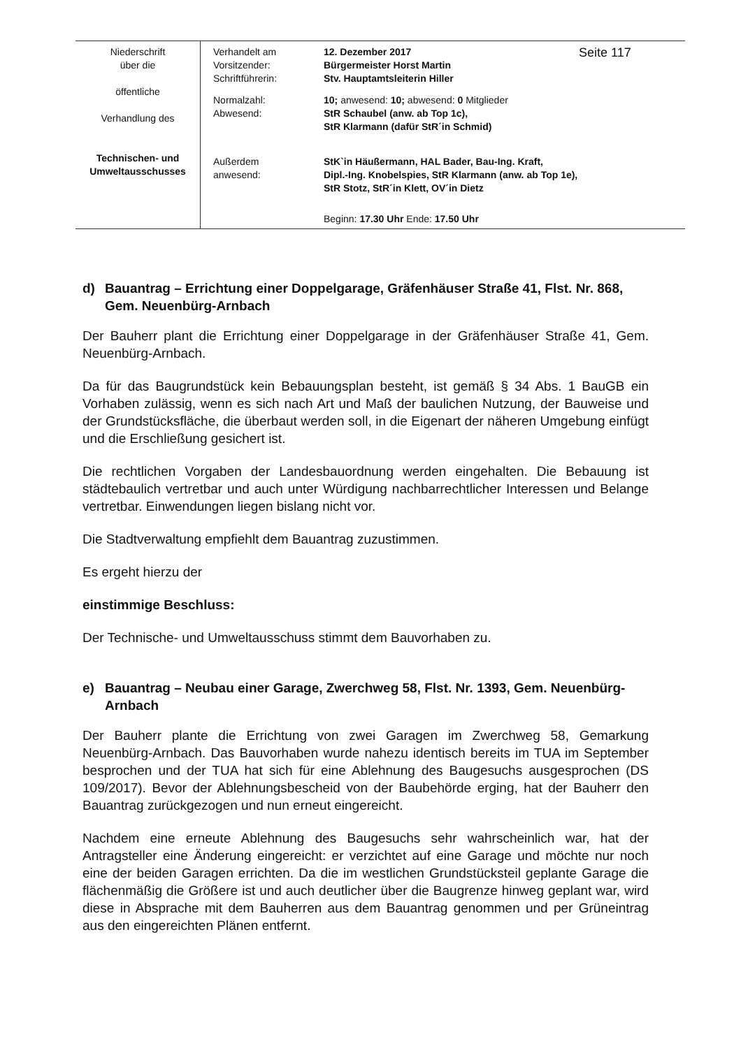| Niederschrift über die öffentliche Verhandlung des Technischen- und Umweltausschusses | Verhandelt am Vorsitzender: Schriftführerin: | 12. Dezember 2017 Bürgermeister Horst Martin Stv. Hauptamtsleiterin Hiller | Seite 117 |
| | Normalzahl: Abwesend: | 10; anwesend: 10; abwesend: 0 Mitglieder StR Schaubel (anw. ab Top 1c), StR Klarmann (dafür StR´in Schmid) | |
| | Außerdem anwesend: | StK`in Häußermann, HAL Bader, Bau-Ing. Kraft, Dipl.-Ing. Knobelspies, StR Klarmann (anw. ab Top 1e), StR Stotz, StR´in Klett, OV´in Dietz | |
| | | Beginn: 17.30 Uhr Ende: 17.50 Uhr | |
d) Bauantrag – Errichtung einer Doppelgarage, Gräfenhäuser Straße 41, Flst. Nr. 868, Gem. Neuenbürg-Arnbach
Der Bauherr plant die Errichtung einer Doppelgarage in der Gräfenhäuser Straße 41, Gem. Neuenbürg-Arnbach.
Da für das Baugrundstück kein Bebauungsplan besteht, ist gemäß § 34 Abs. 1 BauGB ein Vorhaben zulässig, wenn es sich nach Art und Maß der baulichen Nutzung, der Bauweise und der Grundstücksfläche, die überbaut werden soll, in die Eigenart der näheren Umgebung einfügt und die Erschließung gesichert ist.
Die rechtlichen Vorgaben der Landesbauordnung werden eingehalten. Die Bebauung ist städtebaulich vertretbar und auch unter Würdigung nachbarrechtlicher Interessen und Belange vertretbar. Einwendungen liegen bislang nicht vor.
Die Stadtverwaltung empfiehlt dem Bauantrag zuzustimmen.
Es ergeht hierzu der
einstimmige Beschluss:
Der Technische- und Umweltausschuss stimmt dem Bauvorhaben zu.
e) Bauantrag – Neubau einer Garage, Zwerchweg 58, Flst. Nr. 1393, Gem. Neuenbürg-Arnbach
Der Bauherr plante die Errichtung von zwei Garagen im Zwerchweg 58, Gemarkung Neuenbürg-Arnbach. Das Bauvorhaben wurde nahezu identisch bereits im TUA im September besprochen und der TUA hat sich für eine Ablehnung des Baugesuchs ausgesprochen (DS 109/2017). Bevor der Ablehnungsbescheid von der Baubehörde erging, hat der Bauherr den Bauantrag zurückgezogen und nun erneut eingereicht.
Nachdem eine erneute Ablehnung des Baugesuchs sehr wahrscheinlich war, hat der Antragsteller eine Änderung eingereicht: er verzichtet auf eine Garage und möchte nur noch eine der beiden Garagen errichten. Da die im westlichen Grundstücksteil geplante Garage die flächenmäßig die Größere ist und auch deutlicher über die Baugrenze hinweg geplant war, wird diese in Absprache mit dem Bauherren aus dem Bauantrag genommen und per Grüneintrag aus den eingereichten Plänen entfernt.